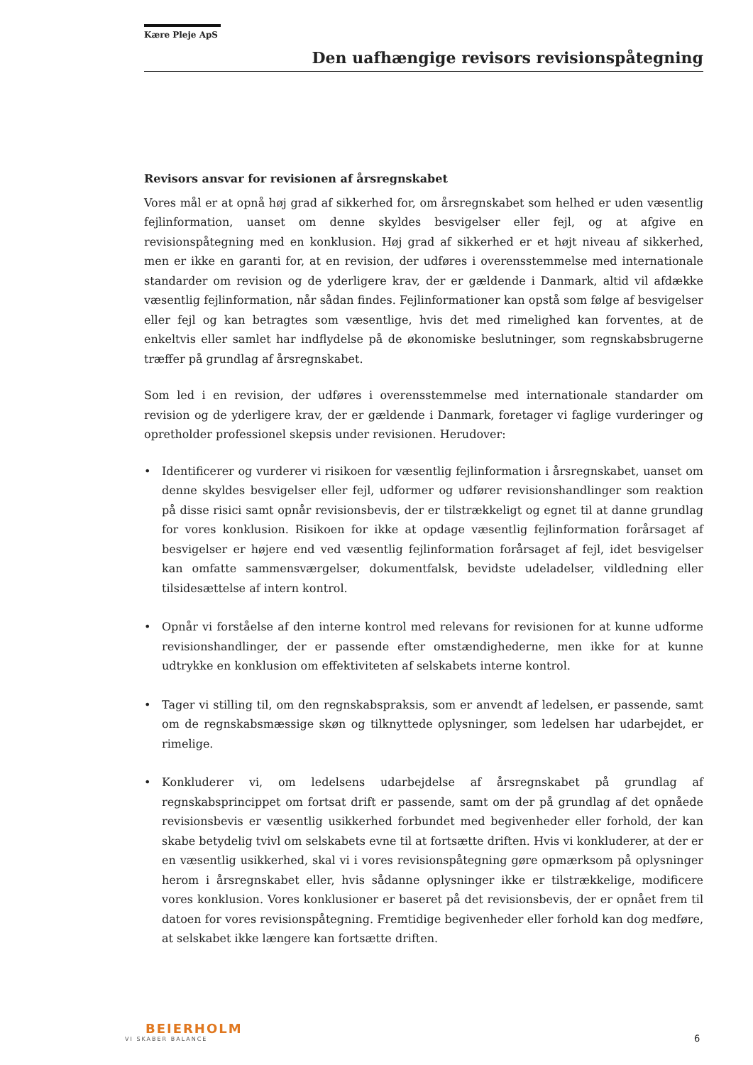Kære Pleje ApS
Den uafhængige revisors revisionspåtegning
Revisors ansvar for revisionen af årsregnskabet
Vores mål er at opnå høj grad af sikkerhed for, om årsregnskabet som helhed er uden væsentlig fejlinformation, uanset om denne skyldes besvigelser eller fejl, og at afgive en revisionspåtegning med en konklusion. Høj grad af sikkerhed er et højt niveau af sikkerhed, men er ikke en garanti for, at en revision, der udføres i overensstemmelse med internationale standarder om revision og de yderligere krav, der er gældende i Danmark, altid vil afdække væsentlig fejlinformation, når sådan findes. Fejlinformationer kan opstå som følge af besvigelser eller fejl og kan betragtes som væsentlige, hvis det med rimelighed kan forventes, at de enkeltvis eller samlet har indflydelse på de økonomiske beslutninger, som regnskabsbrugerne træffer på grundlag af årsregnskabet.
Som led i en revision, der udføres i overensstemmelse med internationale standarder om revision og de yderligere krav, der er gældende i Danmark, foretager vi faglige vurderinger og opretholder professionel skepsis under revisionen. Herudover:
• Identificerer og vurderer vi risikoen for væsentlig fejlinformation i årsregnskabet, uanset om denne skyldes besvigelser eller fejl, udformer og udfører revisionshandlinger som reaktion på disse risici samt opnår revisionsbevis, der er tilstrækkeligt og egnet til at danne grundlag for vores konklusion. Risikoen for ikke at opdage væsentlig fejlinformation forårsaget af besvigelser er højere end ved væsentlig fejlinformation forårsaget af fejl, idet besvigelser kan omfatte sammensværgelser, dokumentfalsk, bevidste udeladelser, vildledning eller tilsidesættelse af intern kontrol.
• Opnår vi forståelse af den interne kontrol med relevans for revisionen for at kunne udforme revisionshandlinger, der er passende efter omstændighederne, men ikke for at kunne udtrykke en konklusion om effektiviteten af selskabets interne kontrol.
• Tager vi stilling til, om den regnskabspraksis, som er anvendt af ledelsen, er passende, samt om de regnskabsmæssige skøn og tilknyttede oplysninger, som ledelsen har udarbejdet, er rimelige.
• Konkluderer vi, om ledelsens udarbejdelse af årsregnskabet på grundlag af regnskabsprincippet om fortsat drift er passende, samt om der på grundlag af det opnåede revisionsbevis er væsentlig usikkerhed forbundet med begivenheder eller forhold, der kan skabe betydelig tvivl om selskabets evne til at fortsætte driften. Hvis vi konkluderer, at der er en væsentlig usikkerhed, skal vi i vores revisionspåtegning gøre opmærksom på oplysninger herom i årsregnskabet eller, hvis sådanne oplysninger ikke er tilstrækkelige, modificere vores konklusion. Vores konklusioner er baseret på det revisionsbevis, der er opnået frem til datoen for vores revisionspåtegning. Fremtidige begivenheder eller forhold kan dog medføre, at selskabet ikke længere kan fortsætte driften.
BEIERHOLM
VI SKABER BALANCE
6